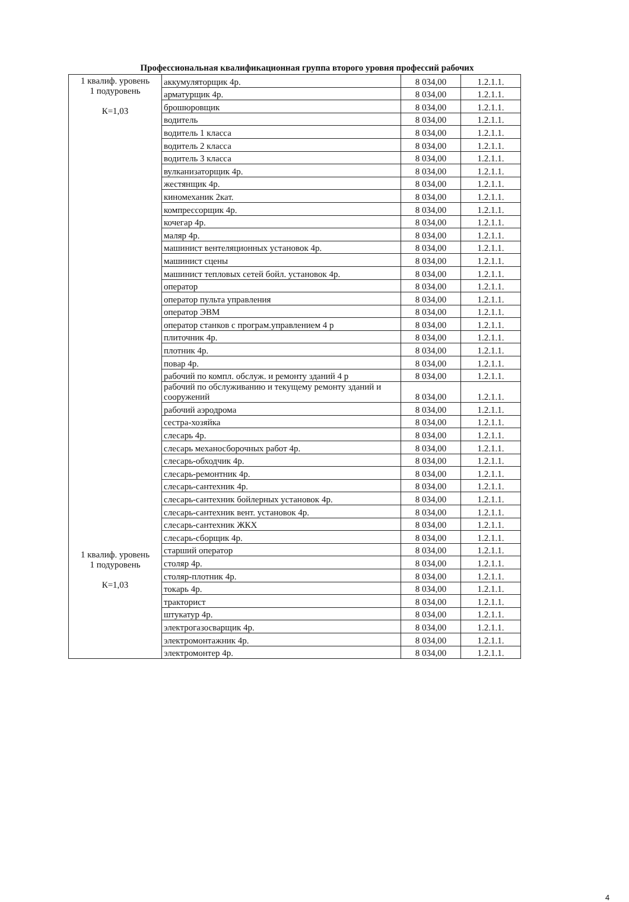Профессиональная квалификационная группа второго уровня профессий рабочих
| 1 квалиф. уровень 1 подуровень К=1,03 1 квалиф. уровень 1 подуровень К=1,03 | аккумуляторщик 4р. | 8 034,00 | 1.2.1.1. |
| | арматурщик 4р. | 8 034,00 | 1.2.1.1. |
| | брошюровщик | 8 034,00 | 1.2.1.1. |
| | водитель | 8 034,00 | 1.2.1.1. |
| | водитель 1 класса | 8 034,00 | 1.2.1.1. |
| | водитель 2 класса | 8 034,00 | 1.2.1.1. |
| | водитель 3 класса | 8 034,00 | 1.2.1.1. |
| | вулканизаторщик 4р. | 8 034,00 | 1.2.1.1. |
| | жестянщик 4р. | 8 034,00 | 1.2.1.1. |
| | киномеханик 2кат. | 8 034,00 | 1.2.1.1. |
| | компрессорщик 4р. | 8 034,00 | 1.2.1.1. |
| | кочегар 4р. | 8 034,00 | 1.2.1.1. |
| | маляр 4р. | 8 034,00 | 1.2.1.1. |
| | машинист вентеляционных установок 4р. | 8 034,00 | 1.2.1.1. |
| | машинист сцены | 8 034,00 | 1.2.1.1. |
| | машинист тепловых сетей бойл. установок 4р. | 8 034,00 | 1.2.1.1. |
| | оператор | 8 034,00 | 1.2.1.1. |
| | оператор пульта управления | 8 034,00 | 1.2.1.1. |
| | оператор ЭВМ | 8 034,00 | 1.2.1.1. |
| | оператор станков с програм.управлением 4 р | 8 034,00 | 1.2.1.1. |
| | плиточник 4р. | 8 034,00 | 1.2.1.1. |
| | плотник 4р. | 8 034,00 | 1.2.1.1. |
| | повар 4р. | 8 034,00 | 1.2.1.1. |
| | рабочий по компл. обслуж. и ремонту зданий 4 р | 8 034,00 | 1.2.1.1. |
| | рабочий по обслуживанию и текущему ремонту зданий и сооружений | 8 034,00 | 1.2.1.1. |
| | рабочий аэродрома | 8 034,00 | 1.2.1.1. |
| | сестра-хозяйка | 8 034,00 | 1.2.1.1. |
| | слесарь 4р. | 8 034,00 | 1.2.1.1. |
| | слесарь механосборочных работ 4р. | 8 034,00 | 1.2.1.1. |
| | слесарь-обходчик 4р. | 8 034,00 | 1.2.1.1. |
| | слесарь-ремонтник 4р. | 8 034,00 | 1.2.1.1. |
| | слесарь-сантехник 4р. | 8 034,00 | 1.2.1.1. |
| | слесарь-сантехник бойлерных установок 4р. | 8 034,00 | 1.2.1.1. |
| | слесарь-сантехник вент. установок 4р. | 8 034,00 | 1.2.1.1. |
| | слесарь-сантехник ЖКХ | 8 034,00 | 1.2.1.1. |
| | слесарь-сборщик 4р. | 8 034,00 | 1.2.1.1. |
| | старший оператор | 8 034,00 | 1.2.1.1. |
| | столяр 4р. | 8 034,00 | 1.2.1.1. |
| | столяр-плотник 4р. | 8 034,00 | 1.2.1.1. |
| | токарь 4р. | 8 034,00 | 1.2.1.1. |
| | тракторист | 8 034,00 | 1.2.1.1. |
| | штукатур 4р. | 8 034,00 | 1.2.1.1. |
| | электрогазосварщик 4р. | 8 034,00 | 1.2.1.1. |
| | электромонтажник 4р. | 8 034,00 | 1.2.1.1. |
| | электромонтер 4р. | 8 034,00 | 1.2.1.1. |
4